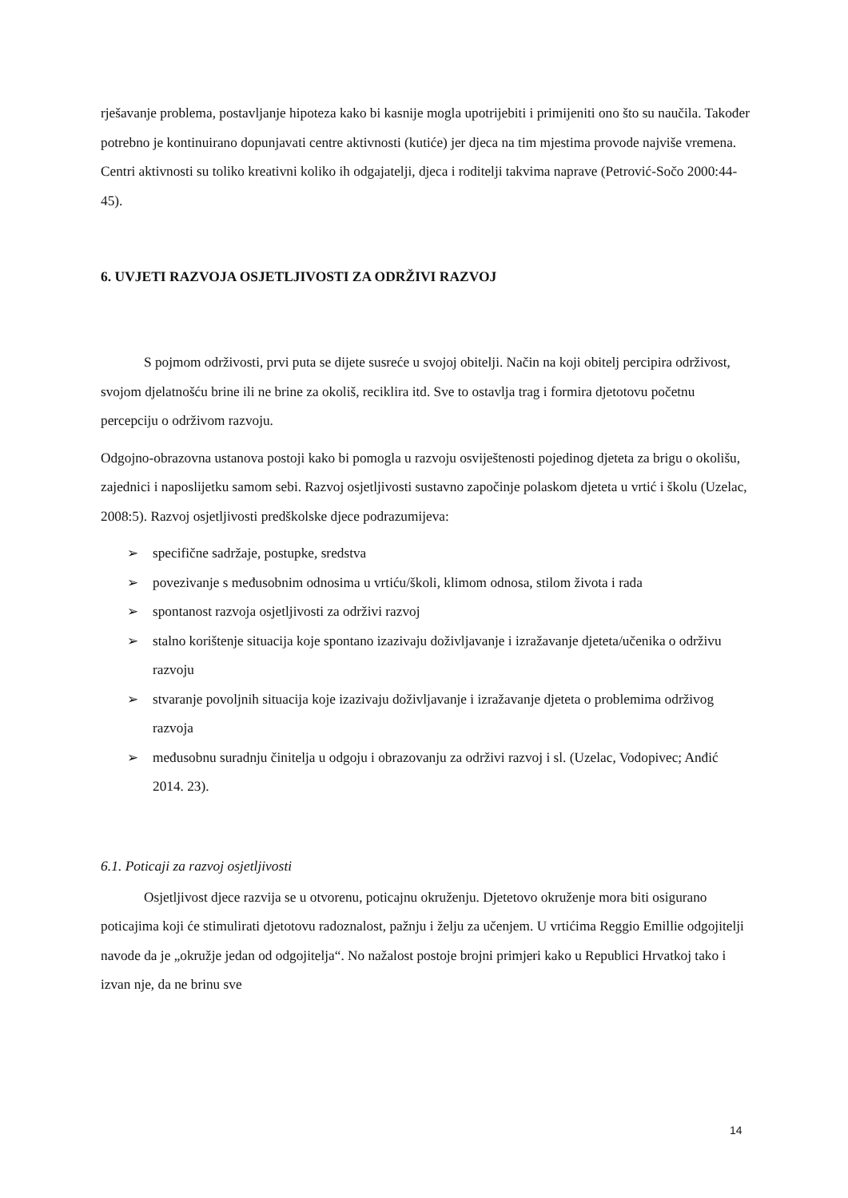rješavanje problema, postavljanje hipoteza kako bi kasnije mogla upotrijebiti i primijeniti ono što su naučila. Također potrebno je kontinuirano dopunjavati centre aktivnosti (kutiće) jer djeca na tim mjestima provode najviše vremena. Centri aktivnosti su toliko kreativni koliko ih odgajatelji, djeca i roditelji takvima naprave (Petrović-Sočo 2000:44-45).
6. UVJETI RAZVOJA OSJETLJIVOSTI ZA ODRŽIVI RAZVOJ
S pojmom održivosti, prvi puta se dijete susreće u svojoj obitelji. Način na koji obitelj percipira održivost, svojom djelatnošću brine ili ne brine za okoliš, reciklira itd. Sve to ostavlja trag i formira djetotovu početnu percepciju o održivom razvoju.
Odgojno-obrazovna ustanova postoji kako bi pomogla u razvoju osviještenosti pojedinog djeteta za brigu o okolišu, zajednici i naposlijetku samom sebi. Razvoj osjetljivosti sustavno započinje polaskom djeteta u vrtić i školu (Uzelac, 2008:5). Razvoj osjetljivosti predškolske djece podrazumijeva:
➢ specifične sadržaje, postupke, sredstva
➢ povezivanje s međusobnim odnosima u vrtiću/školi, klimom odnosa, stilom života i rada
➢ spontanost razvoja osjetljivosti za održivi razvoj
➢ stalno korištenje situacija koje spontano izazivaju doživljavanje i izražavanje djeteta/učenika o održivu razvoju
➢ stvaranje povoljnih situacija koje izazivaju doživljavanje i izražavanje djeteta o problemima održivog razvoja
➢ međusobnu suradnju činitelja u odgoju i obrazovanju za održivi razvoj i sl. (Uzelac, Vodopivec; Anđić 2014. 23).
6.1. Poticaji za razvoj osjetljivosti
Osjetljivost djece razvija se u otvorenu, poticajnu okruženju. Djetetovo okruženje mora biti osigurano poticajima koji će stimulirati djetotovu radoznalost, pažnju i želju za učenjem. U vrtićima Reggio Emillie odgojitelji navode da je „okružje jedan od odgojitelja“. No nažalost postoje brojni primjeri kako u Republici Hrvatkoj tako i izvan nje, da ne brinu sve
14